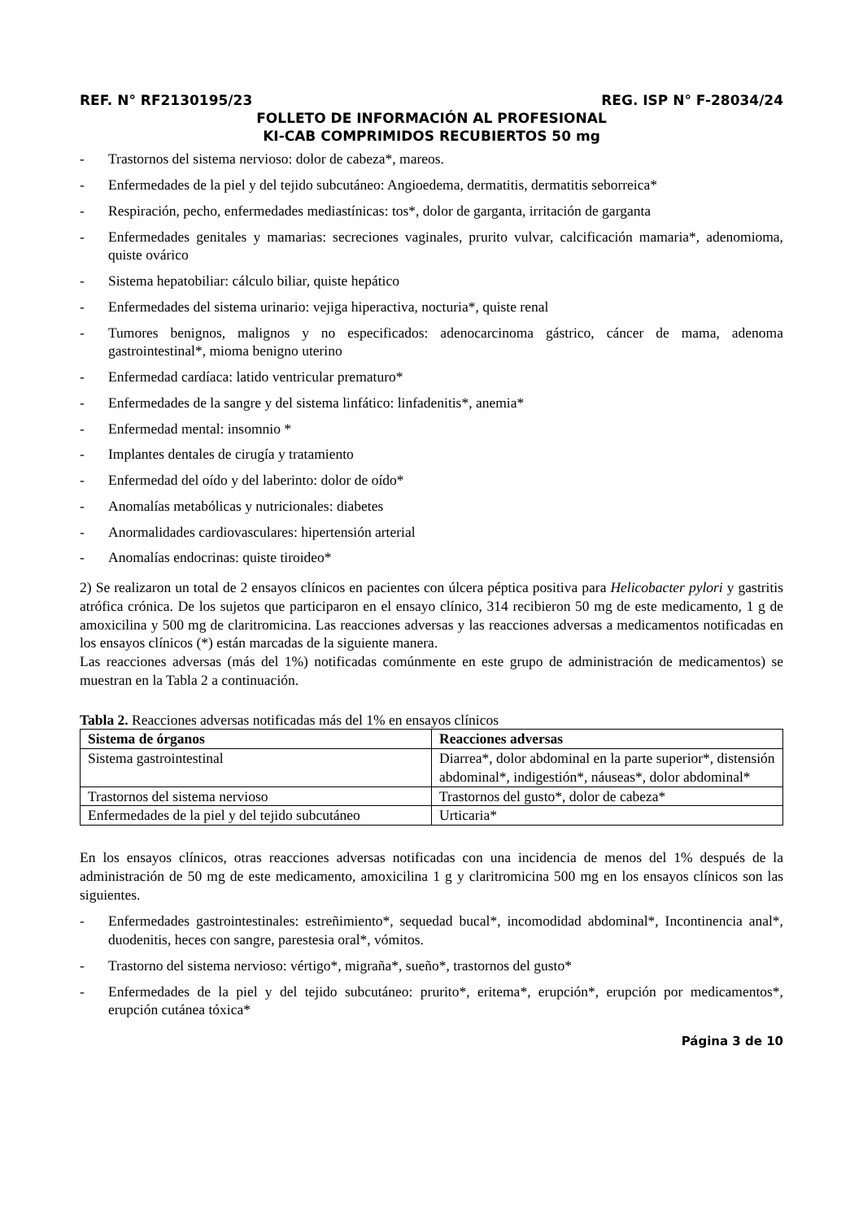REF. N° RF2130195/23 REG. ISP N° F-28034/24
FOLLETO DE INFORMACIÓN AL PROFESIONAL
KI-CAB COMPRIMIDOS RECUBIERTOS 50 mg
- Trastornos del sistema nervioso: dolor de cabeza*, mareos.
- Enfermedades de la piel y del tejido subcutáneo: Angioedema, dermatitis, dermatitis seborreica*
- Respiración, pecho, enfermedades mediastínicas: tos*, dolor de garganta, irritación de garganta
- Enfermedades genitales y mamarias: secreciones vaginales, prurito vulvar, calcificación mamaria*, adenomioma, quiste ovárico
- Sistema hepatobiliar: cálculo biliar, quiste hepático
- Enfermedades del sistema urinario: vejiga hiperactiva, nocturia*, quiste renal
- Tumores benignos, malignos y no especificados: adenocarcinoma gástrico, cáncer de mama, adenoma gastrointestinal*, mioma benigno uterino
- Enfermedad cardíaca: latido ventricular prematuro*
- Enfermedades de la sangre y del sistema linfático: linfadenitis*, anemia*
- Enfermedad mental: insomnio *
- Implantes dentales de cirugía y tratamiento
- Enfermedad del oído y del laberinto: dolor de oído*
- Anomalías metabólicas y nutricionales: diabetes
- Anormalidades cardiovasculares: hipertensión arterial
- Anomalías endocrinas: quiste tiroideo*
2) Se realizaron un total de 2 ensayos clínicos en pacientes con úlcera péptica positiva para Helicobacter pylori y gastritis atrófica crónica. De los sujetos que participaron en el ensayo clínico, 314 recibieron 50 mg de este medicamento, 1 g de amoxicilina y 500 mg de claritromicina. Las reacciones adversas y las reacciones adversas a medicamentos notificadas en los ensayos clínicos (*) están marcadas de la siguiente manera.
Las reacciones adversas (más del 1%) notificadas comúnmente en este grupo de administración de medicamentos) se muestran en la Tabla 2 a continuación.
Tabla 2. Reacciones adversas notificadas más del 1% en ensayos clínicos
| Sistema de órganos | Reacciones adversas |
| --- | --- |
| Sistema gastrointestinal | Diarrea*, dolor abdominal en la parte superior*, distensión abdominal*, indigestión*, náuseas*, dolor abdominal* |
| Trastornos del sistema nervioso | Trastornos del gusto*, dolor de cabeza* |
| Enfermedades de la piel y del tejido subcutáneo | Urticaria* |
En los ensayos clínicos, otras reacciones adversas notificadas con una incidencia de menos del 1% después de la administración de 50 mg de este medicamento, amoxicilina 1 g y claritromicina 500 mg en los ensayos clínicos son las siguientes.
- Enfermedades gastrointestinales: estreñimiento*, sequedad bucal*, incomodidad abdominal*, Incontinencia anal*, duodenitis, heces con sangre, parestesia oral*, vómitos.
- Trastorno del sistema nervioso: vértigo*, migraña*, sueño*, trastornos del gusto*
- Enfermedades de la piel y del tejido subcutáneo: prurito*, eritema*, erupción*, erupción por medicamentos*, erupción cutánea tóxica*
Página 3 de 10